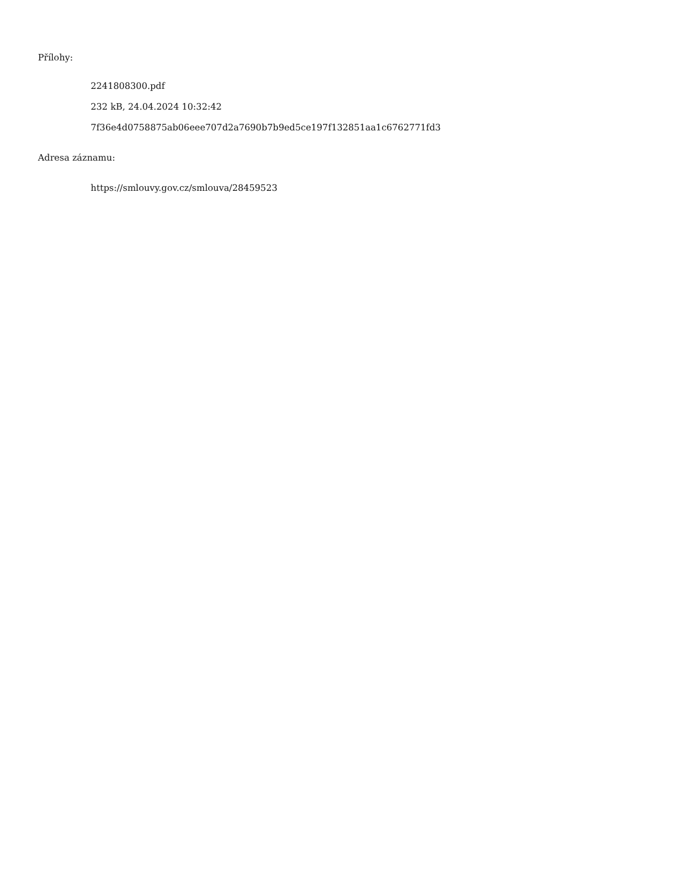Přílohy:
2241808300.pdf
232 kB, 24.04.2024 10:32:42
7f36e4d0758875ab06eee707d2a7690b7b9ed5ce197f132851aa1c6762771fd3
Adresa záznamu:
https://smlouvy.gov.cz/smlouva/28459523